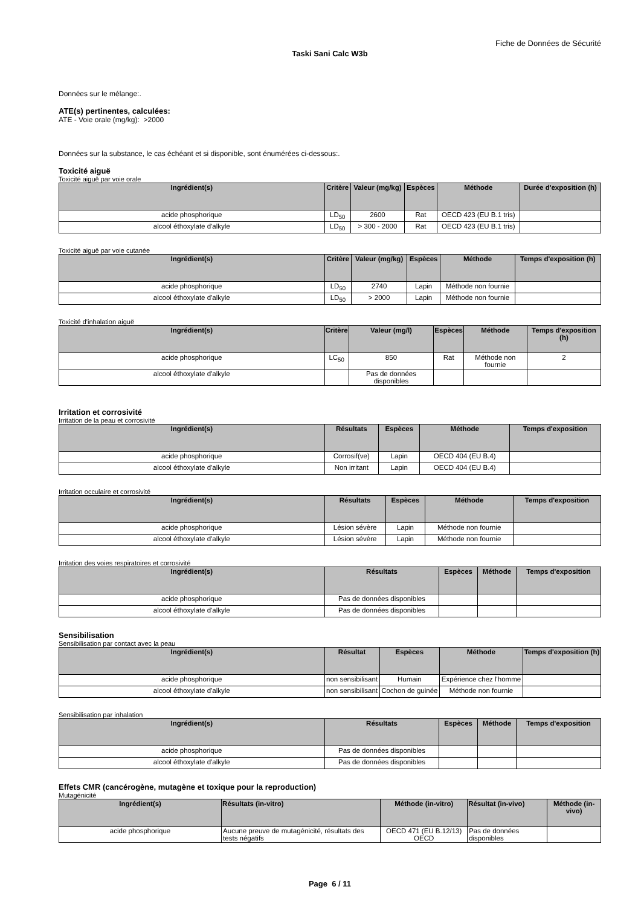Fiche de Données de Sécurité
Taski Sani Calc W3b
Données sur le mélange:.
ATE(s) pertinentes, calculées:
ATE - Voie orale (mg/kg): >2000
Données sur la substance, le cas échéant et si disponible, sont énumérées ci-dessous:.
Toxicité aiguë
Toxicité aiguë par voie orale
| Ingrédient(s) | Critère | Valeur (mg/kg) | Espèces | Méthode | Durée d'exposition (h) |
| --- | --- | --- | --- | --- | --- |
| acide phosphorique | LD<sub>50</sub> | 2600 | Rat | OECD 423 (EU B.1 tris) | |
| alcool éthoxylate d'alkyle | LD<sub>50</sub> | > 300 - 2000 | Rat | OECD 423 (EU B.1 tris) | |
Toxicité aiguë par voie cutanée
| Ingrédient(s) | Critère | Valeur (mg/kg) | Espèces | Méthode | Temps d'exposition (h) |
| --- | --- | --- | --- | --- | --- |
| acide phosphorique | LD<sub>50</sub> | 2740 | Lapin | Méthode non fournie | |
| alcool éthoxylate d'alkyle | LD<sub>50</sub> | > 2000 | Lapin | Méthode non fournie | |
Toxicité d'inhalation aiguë
| Ingrédient(s) | Critère | Valeur (mg/l) | Espèces | Méthode | Temps d'exposition (h) |
| --- | --- | --- | --- | --- | --- |
| acide phosphorique | LC<sub>50</sub> | 850 | Rat | Méthode non fournie | 2 |
| alcool éthoxylate d'alkyle | | Pas de données disponibles | | | |
Irritation et corrosivité
Irritation de la peau et corrosivité
| Ingrédient(s) | Résultats | Espèces | Méthode | Temps d'exposition |
| --- | --- | --- | --- | --- |
| acide phosphorique | Corrosif(ve) | Lapin | OECD 404 (EU B.4) | |
| alcool éthoxylate d'alkyle | Non irritant | Lapin | OECD 404 (EU B.4) | |
Irritation occulaire et corrosivité
| Ingrédient(s) | Résultats | Espèces | Méthode | Temps d'exposition |
| --- | --- | --- | --- | --- |
| acide phosphorique | Lésion sévère | Lapin | Méthode non fournie | |
| alcool éthoxylate d'alkyle | Lésion sévère | Lapin | Méthode non fournie | |
Irritation des voies respiratoires et corrosivité
| Ingrédient(s) | Résultats | Espèces | Méthode | Temps d'exposition |
| --- | --- | --- | --- | --- |
| acide phosphorique | Pas de données disponibles | | | |
| alcool éthoxylate d'alkyle | Pas de données disponibles | | | |
Sensibilisation
Sensibilisation par contact avec la peau
| Ingrédient(s) | Résultat | Espèces | Méthode | Temps d'exposition (h) |
| --- | --- | --- | --- | --- |
| acide phosphorique | non sensibilisant | Humain | Expérience chez l'homme | |
| alcool éthoxylate d'alkyle | non sensibilisant | Cochon de guinée | Méthode non fournie | |
Sensibilisation par inhalation
| Ingrédient(s) | Résultats | Espèces | Méthode | Temps d'exposition |
| --- | --- | --- | --- | --- |
| acide phosphorique | Pas de données disponibles | | | |
| alcool éthoxylate d'alkyle | Pas de données disponibles | | | |
Effets CMR (cancérogène, mutagène et toxique pour la reproduction)
Mutagénicité
| Ingrédient(s) | Résultats (in-vitro) | Méthode (in-vitro) | Résultat (in-vivo) | Méthode (in-vivo) |
| --- | --- | --- | --- | --- |
| acide phosphorique | Aucune preuve de mutagénicité, résultats des tests négatifs | OECD 471 (EU B.12/13) OECD | Pas de données disponibles | |
Page 6 / 11